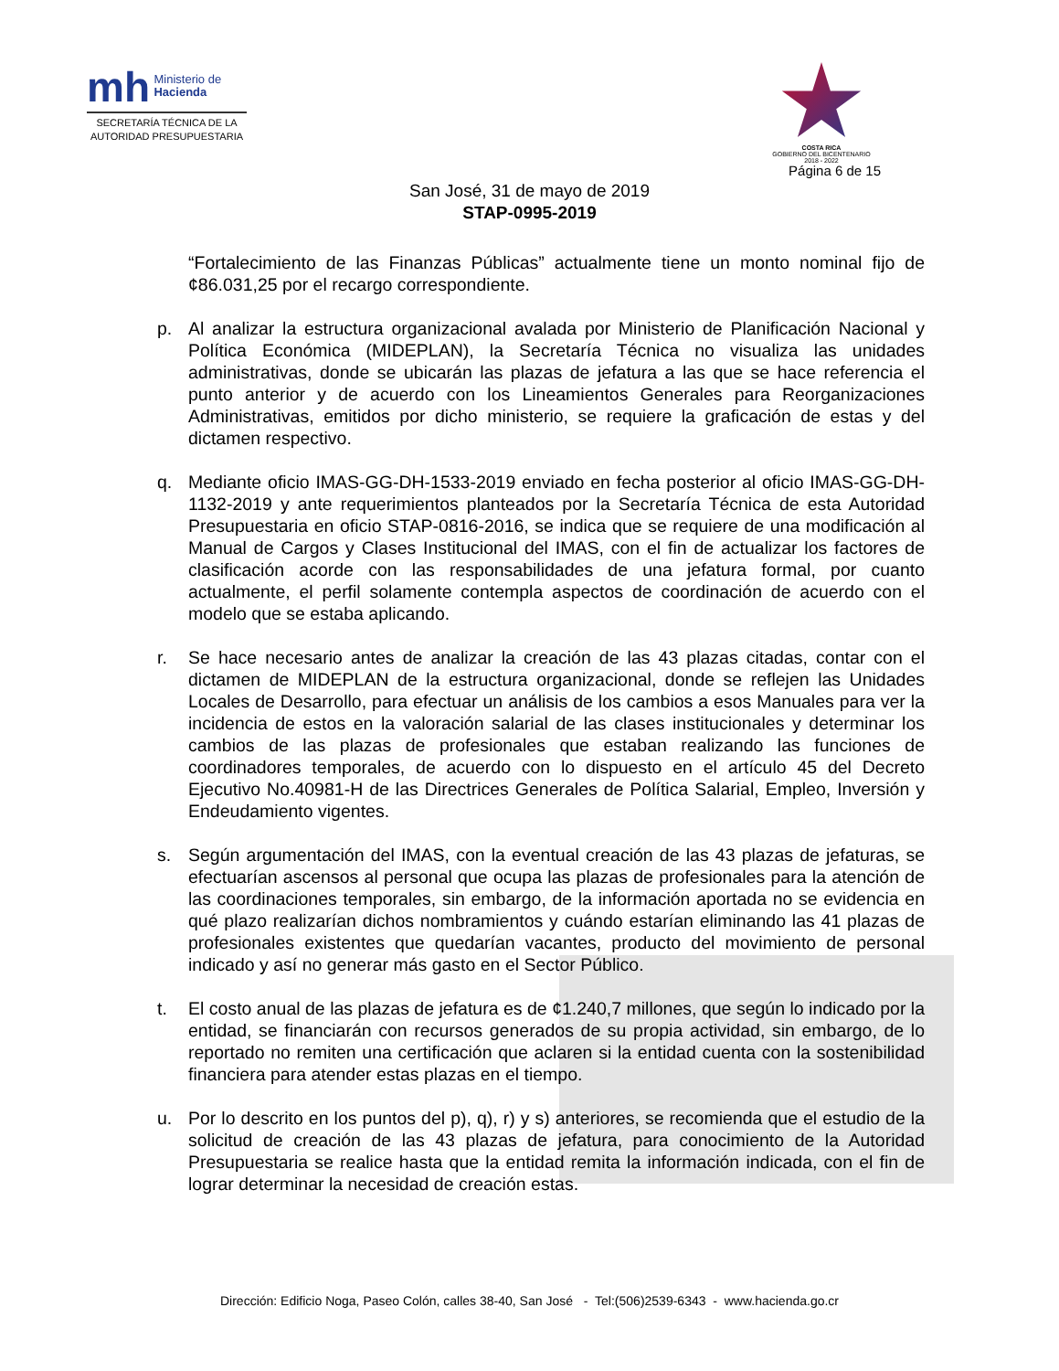mh Ministerio de
Hacienda
SECRETARÍA TÉCNICA DE LA
AUTORIDAD PRESUPUESTARIA
COSTA RICA
GOBIERNO DEL BICENTENARIO
2018 - 2022
Página 6 de 15
San José, 31 de mayo de 2019
STAP-0995-2019
“Fortalecimiento de las Finanzas Públicas” actualmente tiene un monto nominal fijo de ¢86.031,25 por el recargo correspondiente.
p. Al analizar la estructura organizacional avalada por Ministerio de Planificación Nacional y Política Económica (MIDEPLAN), la Secretaría Técnica no visualiza las unidades administrativas, donde se ubicarán las plazas de jefatura a las que se hace referencia el punto anterior y de acuerdo con los Lineamientos Generales para Reorganizaciones Administrativas, emitidos por dicho ministerio, se requiere la graficación de estas y del dictamen respectivo.
q. Mediante oficio IMAS-GG-DH-1533-2019 enviado en fecha posterior al oficio IMAS-GG-DH-1132-2019 y ante requerimientos planteados por la Secretaría Técnica de esta Autoridad Presupuestaria en oficio STAP-0816-2016, se indica que se requiere de una modificación al Manual de Cargos y Clases Institucional del IMAS, con el fin de actualizar los factores de clasificación acorde con las responsabilidades de una jefatura formal, por cuanto actualmente, el perfil solamente contempla aspectos de coordinación de acuerdo con el modelo que se estaba aplicando.
r. Se hace necesario antes de analizar la creación de las 43 plazas citadas, contar con el dictamen de MIDEPLAN de la estructura organizacional, donde se reflejen las Unidades Locales de Desarrollo, para efectuar un análisis de los cambios a esos Manuales para ver la incidencia de estos en la valoración salarial de las clases institucionales y determinar los cambios de las plazas de profesionales que estaban realizando las funciones de coordinadores temporales, de acuerdo con lo dispuesto en el artículo 45 del Decreto Ejecutivo No.40981-H de las Directrices Generales de Política Salarial, Empleo, Inversión y Endeudamiento vigentes.
s. Según argumentación del IMAS, con la eventual creación de las 43 plazas de jefaturas, se efectuarían ascensos al personal que ocupa las plazas de profesionales para la atención de las coordinaciones temporales, sin embargo, de la información aportada no se evidencia en qué plazo realizarían dichos nombramientos y cuándo estarían eliminando las 41 plazas de profesionales existentes que quedarían vacantes, producto del movimiento de personal indicado y así no generar más gasto en el Sector Público.
t. El costo anual de las plazas de jefatura es de ¢1.240,7 millones, que según lo indicado por la entidad, se financiarán con recursos generados de su propia actividad, sin embargo, de lo reportado no remiten una certificación que aclaren si la entidad cuenta con la sostenibilidad financiera para atender estas plazas en el tiempo.
u. Por lo descrito en los puntos del p), q), r) y s) anteriores, se recomienda que el estudio de la solicitud de creación de las 43 plazas de jefatura, para conocimiento de la Autoridad Presupuestaria se realice hasta que la entidad remita la información indicada, con el fin de lograr determinar la necesidad de creación estas.
Dirección: Edificio Noga, Paseo Colón, calles 38-40, San José - Tel:(506)2539-6343 - www.hacienda.go.cr